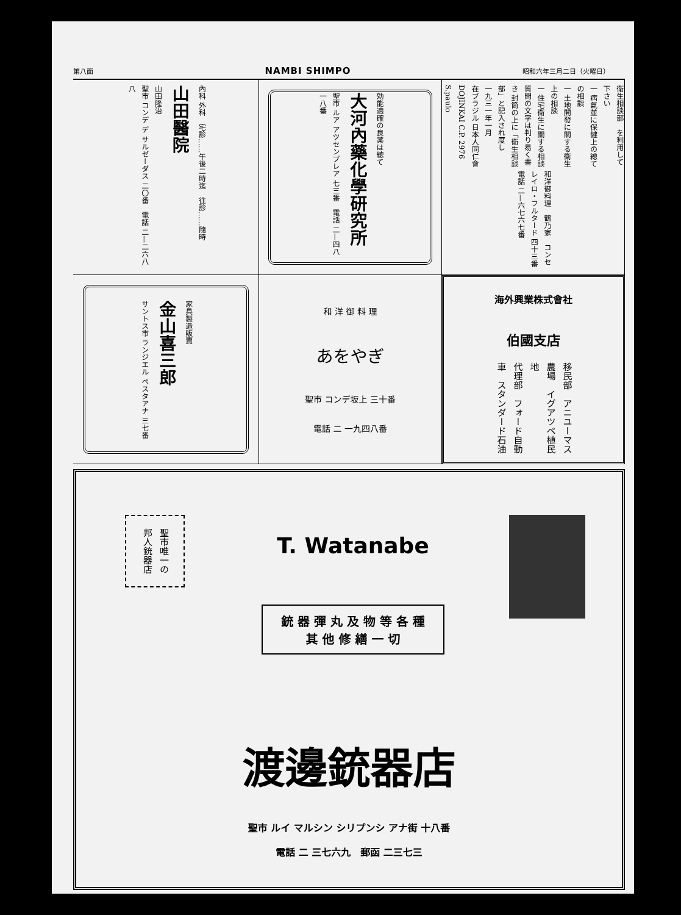第八面 NAMBI SHIMPO 昭和六年三月二日（火曜日）
內科 外科　宅診……午後二時迄　往診……隨時
山田醫院
山田隆治
聖市 コンデ デ サルゼーダス 二〇番　電話 二—二六八八
効能適確の良薬は總て
大河內藥化學研究所
聖市 ルア アツセンブレア 七三番　電話 二—四八一八番
衛生相談部　を利用して下さい
一 病氣並に保健上の總ての相談
一 土地開發に關する衛生上の相談
一 住宅衛生に關する相談
質問の文字は判り易く書き 封筒の上に「衛生相談部」と記入され度し
一九三一年一月
在ブラジル 日本人同仁會
DOJINKAI C.P. 2976 S.paulo
和洋御料理　鶴乃家　コンセレイロ・フルタード 四十三番　電話 二—六七六七番
家具製造販賣
金山喜三郎
サントス市 ランジエル ペスタアナ 三七番
和 洋 御 料 理
あをやぎ
聖市 コンデ坂上 三十番
電話 二 一九四八番
海外興業株式會社
伯國支店
移民部　アニユーマス農場　イグアツペ植民地
代理部　フォード自動車　スタンダード石油
聖市唯一の
邦人銃器店
T. Watanabe
銃 器 彈 丸 及 物 等 各 種
其 他 修 繕 一 切
渡邊銃器店
聖市 ルイ マルシン シリプンシ アナ街 十八番
電話 二 三七六九　郵函 二三七三